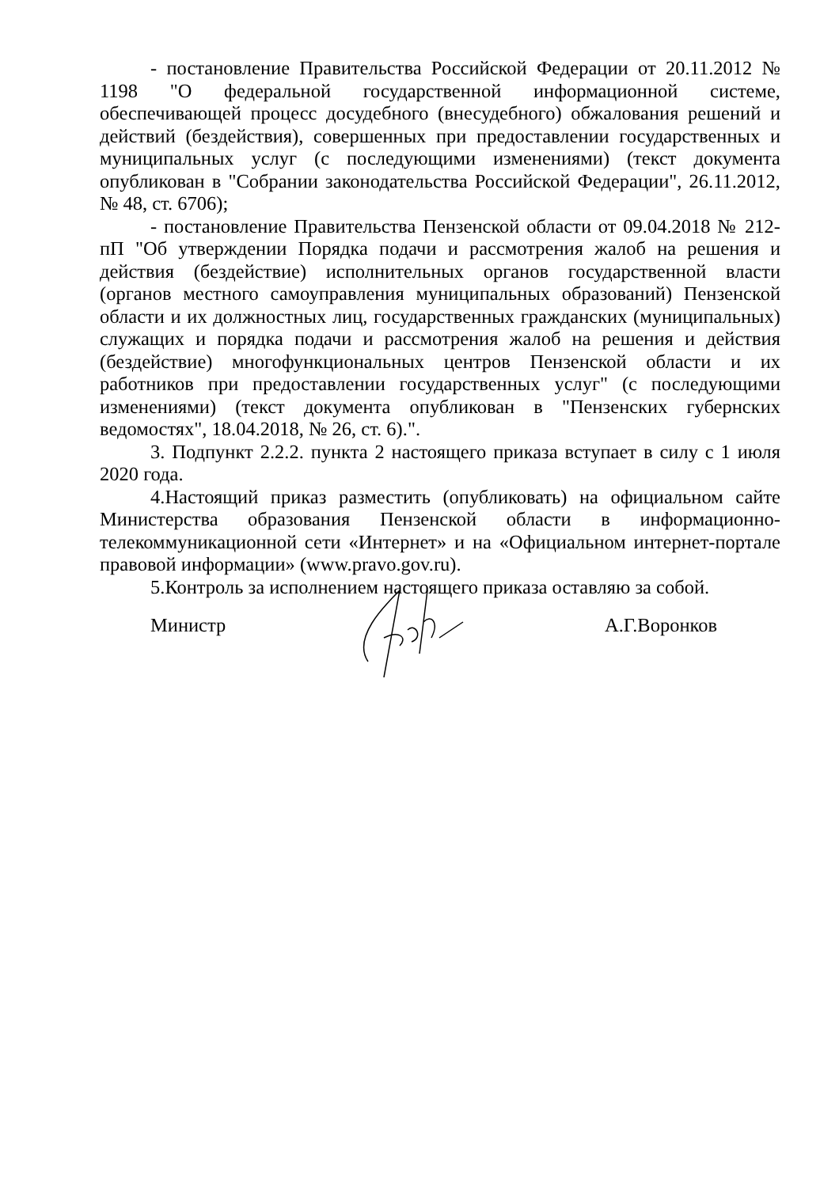- постановление Правительства Российской Федерации от 20.11.2012 № 1198 "О федеральной государственной информационной системе, обеспечивающей процесс досудебного (внесудебного) обжалования решений и действий (бездействия), совершенных при предоставлении государственных и муниципальных услуг (с последующими изменениями) (текст документа опубликован в "Собрании законодательства Российской Федерации", 26.11.2012, № 48, ст. 6706);
- постановление Правительства Пензенской области от 09.04.2018 № 212-пП "Об утверждении Порядка подачи и рассмотрения жалоб на решения и действия (бездействие) исполнительных органов государственной власти (органов местного самоуправления муниципальных образований) Пензенской области и их должностных лиц, государственных гражданских (муниципальных) служащих и порядка подачи и рассмотрения жалоб на решения и действия (бездействие) многофункциональных центров Пензенской области и их работников при предоставлении государственных услуг" (с последующими изменениями) (текст документа опубликован в "Пензенских губернских ведомостях", 18.04.2018, № 26, ст. 6).".
3. Подпункт 2.2.2. пункта 2 настоящего приказа вступает в силу с 1 июля 2020 года.
4.Настоящий приказ разместить (опубликовать) на официальном сайте Министерства образования Пензенской области в информационно-телекоммуникационной сети «Интернет» и на «Официальном интернет-портале правовой информации» (www.pravo.gov.ru).
5.Контроль за исполнением настоящего приказа оставляю за собой.
Министр А.Г.Воронков